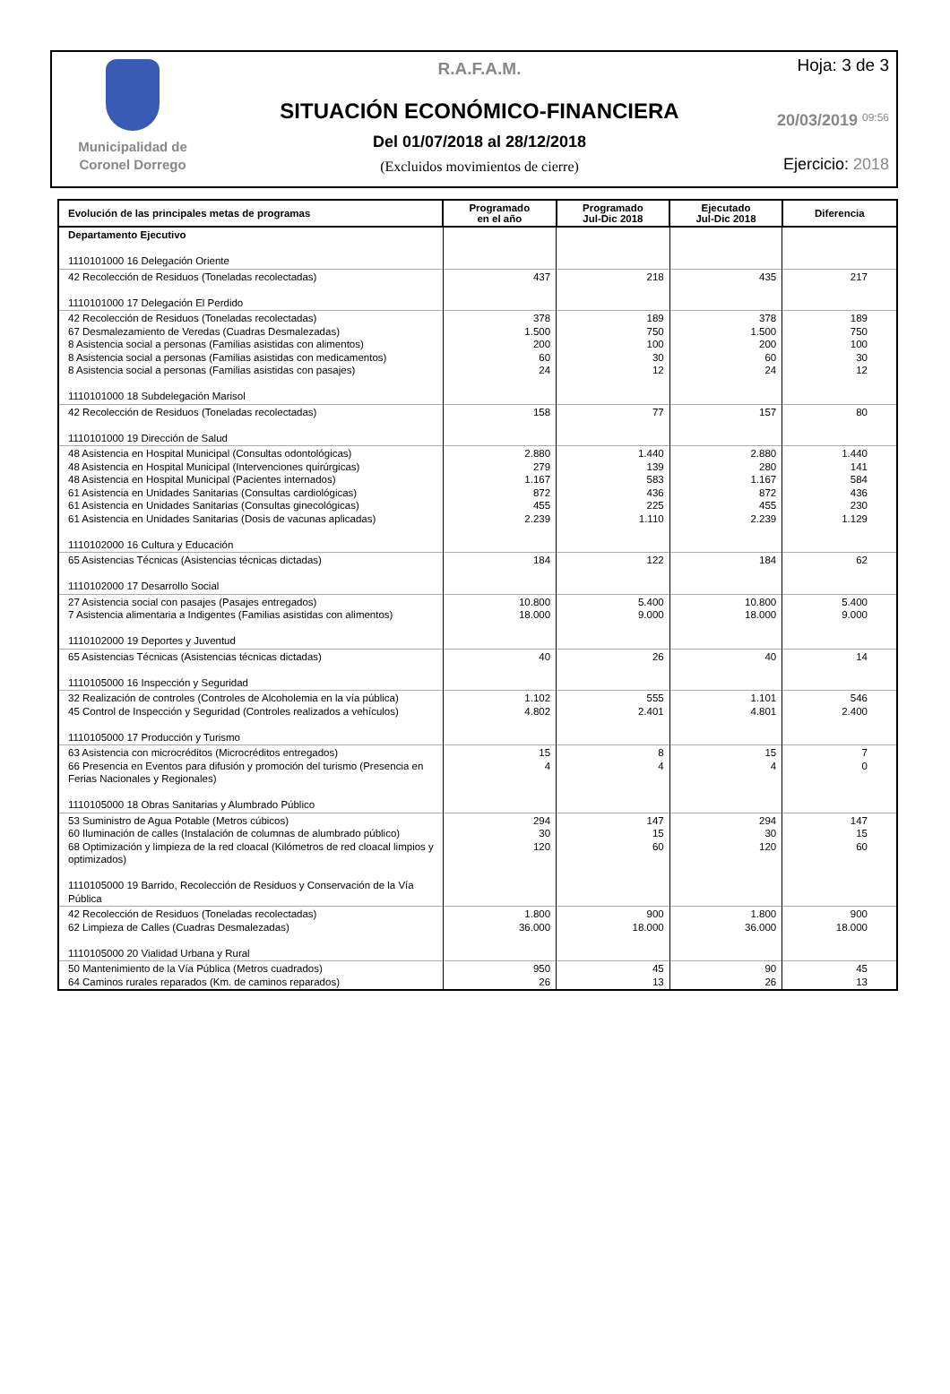Municipalidad de
Coronel Dorrego
R.A.F.A.M.
SITUACIÓN ECONÓMICO-FINANCIERA
Del 01/07/2018 al 28/12/2018
(Excluidos movimientos de cierre)
Hoja: 3 de 3
20/03/2019 09:56
Ejercicio: 2018
| Evolución de las principales metas de programas | Programado en el año | Programado Jul-Dic 2018 | Ejecutado Jul-Dic 2018 | Diferencia |
| --- | --- | --- | --- | --- |
| Departamento Ejecutivo 1110101000 16 Delegación Oriente | | | | |
| 42 Recolección de Residuos (Toneladas recolectadas) 1110101000 17 Delegación El Perdido | 437 | 218 | 435 | 217 |
| 42 Recolección de Residuos (Toneladas recolectadas) 67 Desmalezamiento de Veredas (Cuadras Desmalezadas) 8 Asistencia social a personas (Familias asistidas con alimentos) 8 Asistencia social a personas (Familias asistidas con medicamentos) 8 Asistencia social a personas (Familias asistidas con pasajes) 1110101000 18 Subdelegación Marisol | 378 1.500 200 60 24 | 189 750 100 30 12 | 378 1.500 200 60 24 | 189 750 100 30 12 |
| 42 Recolección de Residuos (Toneladas recolectadas) 1110101000 19 Dirección de Salud | 158 | 77 | 157 | 80 |
| 48 Asistencia en Hospital Municipal (Consultas odontológicas) 48 Asistencia en Hospital Municipal (Intervenciones quirúrgicas) 48 Asistencia en Hospital Municipal (Pacientes internados) 61 Asistencia en Unidades Sanitarias (Consultas cardiológicas) 61 Asistencia en Unidades Sanitarias (Consultas ginecológicas) 61 Asistencia en Unidades Sanitarias (Dosis de vacunas aplicadas) 1110102000 16 Cultura y Educación | 2.880 279 1.167 872 455 2.239 | 1.440 139 583 436 225 1.110 | 2.880 280 1.167 872 455 2.239 | 1.440 141 584 436 230 1.129 |
| 65 Asistencias Técnicas (Asistencias técnicas dictadas) 1110102000 17 Desarrollo Social | 184 | 122 | 184 | 62 |
| 27 Asistencia social con pasajes (Pasajes entregados) 7 Asistencia alimentaria a Indigentes (Familias asistidas con alimentos) 1110102000 19 Deportes y Juventud | 10.800 18.000 | 5.400 9.000 | 10.800 18.000 | 5.400 9.000 |
| 65 Asistencias Técnicas (Asistencias técnicas dictadas) 1110105000 16 Inspección y Seguridad | 40 | 26 | 40 | 14 |
| 32 Realización de controles (Controles de Alcoholemia en la vía pública) 45 Control de Inspección y Seguridad (Controles realizados a vehículos) 1110105000 17 Producción y Turismo | 1.102 4.802 | 555 2.401 | 1.101 4.801 | 546 2.400 |
| 63 Asistencia con microcréditos (Microcréditos entregados) 66 Presencia en Eventos para difusión y promoción del turismo (Presencia en Ferias Nacionales y Regionales) 1110105000 18 Obras Sanitarias y Alumbrado Público | 15 4 | 8 4 | 15 4 | 7 0 |
| 53 Suministro de Agua Potable (Metros cúbicos) 60 Iluminación de calles (Instalación de columnas de alumbrado público) 68 Optimización y limpieza de la red cloacal (Kilómetros de red cloacal limpios y optimizados) 1110105000 19 Barrido, Recolección de Residuos y Conservación de la Vía Pública | 294 30 120 | 147 15 60 | 294 30 120 | 147 15 60 |
| 42 Recolección de Residuos (Toneladas recolectadas) 62 Limpieza de Calles (Cuadras Desmalezadas) 1110105000 20 Vialidad Urbana y Rural | 1.800 36.000 | 900 18.000 | 1.800 36.000 | 900 18.000 |
| 50 Mantenimiento de la Vía Pública (Metros cuadrados) 64 Caminos rurales reparados (Km. de caminos reparados) | 950 26 | 45 13 | 90 26 | 45 13 |